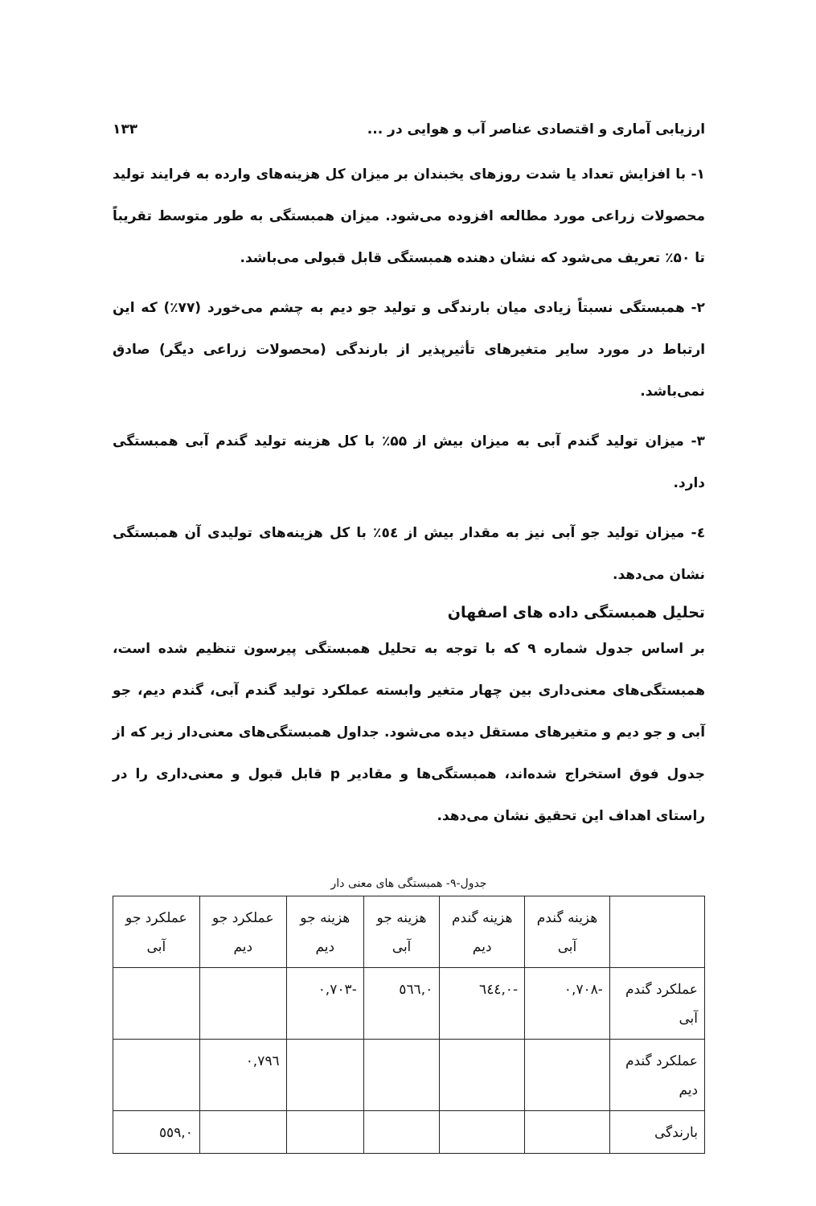ارزیابی آماری و اقتصادی عناصر آب و هوایی در ... ۱۳۳
۱- با افزایش تعداد یا شدت روزهای یخبندان بر میزان کل هزینه‌های وارده به فرایند تولید محصولات زراعی مورد مطالعه افزوده می‌شود. میزان همبستگی به طور متوسط تقریباً تا ۵۰٪ تعریف می‌شود که نشان دهنده همبستگی قابل قبولی می‌باشد.
۲- همبستگی نسبتاً زیادی میان بارندگی و تولید جو دیم به چشم می‌خورد (۷۷٪) که این ارتباط در مورد سایر متغیرهای تأثیرپذیر از بارندگی (محصولات زراعی دیگر) صادق نمی‌باشد.
۳- میزان تولید گندم آبی به میزان بیش از ۵۵٪ با کل هزینه تولید گندم آبی همبستگی دارد.
٤- میزان تولید جو آبی نیز به مقدار بیش از ٥٤٪ با کل هزینه‌های تولیدی آن همبستگی نشان می‌دهد.
تحلیل همبستگی داده های اصفهان
بر اساس جدول شماره ۹ که با توجه به تحلیل همبستگی پیرسون تنظیم شده است، همبستگی‌های معنی‌داری بین چهار متغیر وابسته عملکرد تولید گندم آبی، گندم دیم، جو آبی و جو دیم و متغیرهای مستقل دیده می‌شود. جداول همبستگی‌های معنی‌دار زیر که از جدول فوق استخراج شده‌اند، همبستگی‌ها و مقادیر p قابل قبول و معنی‌داری را در راستای اهداف این تحقیق نشان می‌دهد.
جدول-۹- همبستگی های معنی دار
| | هزینه گندم آبی | هزینه گندم دیم | هزینه جو آبی | هزینه جو دیم | عملکرد جو دیم | عملکرد جو آبی |
| --- | --- | --- | --- | --- | --- | --- |
| عملکرد گندم آبی | -۰,۷۰۸ | -۰,٦٤٤ | ۰,٥٦٦ | -۰,۷۰۳ | | |
| عملکرد گندم دیم | | | | | ۰,۷۹٦ | |
| بارندگی | | | | | | ۰,٥٥۹ |